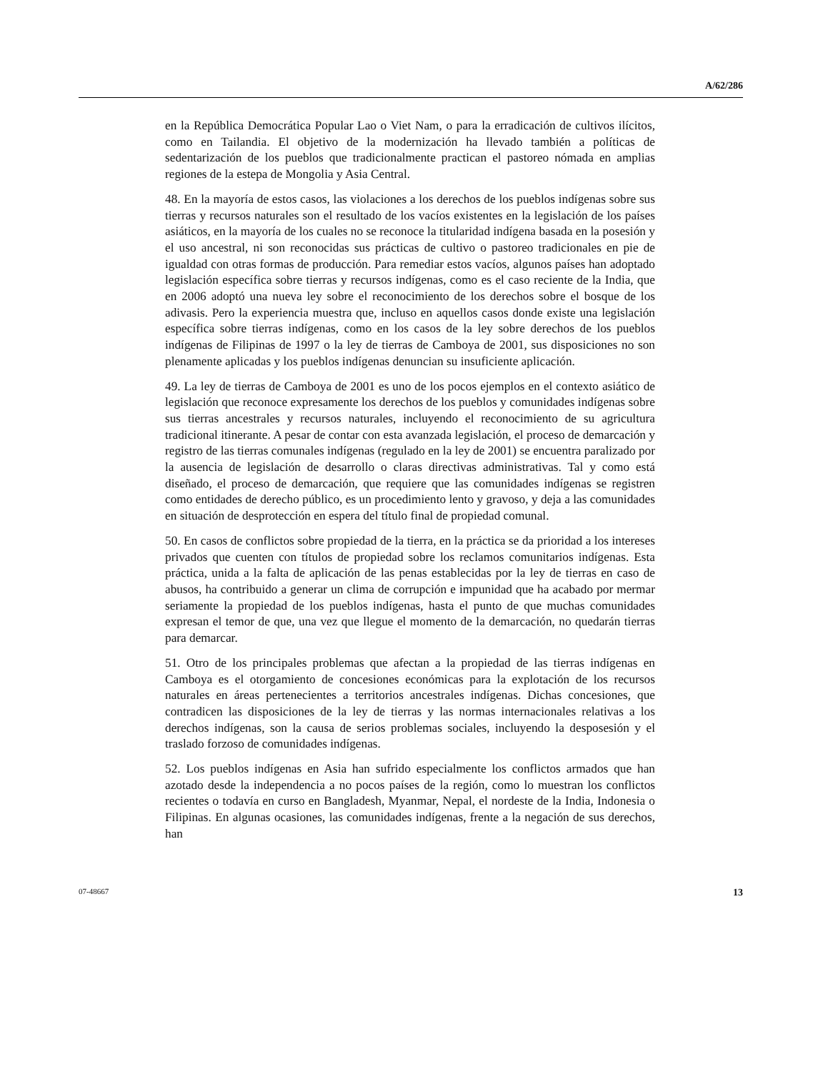A/62/286
en la República Democrática Popular Lao o Viet Nam, o para la erradicación de cultivos ilícitos, como en Tailandia. El objetivo de la modernización ha llevado también a políticas de sedentarización de los pueblos que tradicionalmente practican el pastoreo nómada en amplias regiones de la estepa de Mongolia y Asia Central.
48. En la mayoría de estos casos, las violaciones a los derechos de los pueblos indígenas sobre sus tierras y recursos naturales son el resultado de los vacíos existentes en la legislación de los países asiáticos, en la mayoría de los cuales no se reconoce la titularidad indígena basada en la posesión y el uso ancestral, ni son reconocidas sus prácticas de cultivo o pastoreo tradicionales en pie de igualdad con otras formas de producción. Para remediar estos vacíos, algunos países han adoptado legislación específica sobre tierras y recursos indígenas, como es el caso reciente de la India, que en 2006 adoptó una nueva ley sobre el reconocimiento de los derechos sobre el bosque de los adivasis. Pero la experiencia muestra que, incluso en aquellos casos donde existe una legislación específica sobre tierras indígenas, como en los casos de la ley sobre derechos de los pueblos indígenas de Filipinas de 1997 o la ley de tierras de Camboya de 2001, sus disposiciones no son plenamente aplicadas y los pueblos indígenas denuncian su insuficiente aplicación.
49. La ley de tierras de Camboya de 2001 es uno de los pocos ejemplos en el contexto asiático de legislación que reconoce expresamente los derechos de los pueblos y comunidades indígenas sobre sus tierras ancestrales y recursos naturales, incluyendo el reconocimiento de su agricultura tradicional itinerante. A pesar de contar con esta avanzada legislación, el proceso de demarcación y registro de las tierras comunales indígenas (regulado en la ley de 2001) se encuentra paralizado por la ausencia de legislación de desarrollo o claras directivas administrativas. Tal y como está diseñado, el proceso de demarcación, que requiere que las comunidades indígenas se registren como entidades de derecho público, es un procedimiento lento y gravoso, y deja a las comunidades en situación de desprotección en espera del título final de propiedad comunal.
50. En casos de conflictos sobre propiedad de la tierra, en la práctica se da prioridad a los intereses privados que cuenten con títulos de propiedad sobre los reclamos comunitarios indígenas. Esta práctica, unida a la falta de aplicación de las penas establecidas por la ley de tierras en caso de abusos, ha contribuido a generar un clima de corrupción e impunidad que ha acabado por mermar seriamente la propiedad de los pueblos indígenas, hasta el punto de que muchas comunidades expresan el temor de que, una vez que llegue el momento de la demarcación, no quedarán tierras para demarcar.
51. Otro de los principales problemas que afectan a la propiedad de las tierras indígenas en Camboya es el otorgamiento de concesiones económicas para la explotación de los recursos naturales en áreas pertenecientes a territorios ancestrales indígenas. Dichas concesiones, que contradicen las disposiciones de la ley de tierras y las normas internacionales relativas a los derechos indígenas, son la causa de serios problemas sociales, incluyendo la desposesión y el traslado forzoso de comunidades indígenas.
52. Los pueblos indígenas en Asia han sufrido especialmente los conflictos armados que han azotado desde la independencia a no pocos países de la región, como lo muestran los conflictos recientes o todavía en curso en Bangladesh, Myanmar, Nepal, el nordeste de la India, Indonesia o Filipinas. En algunas ocasiones, las comunidades indígenas, frente a la negación de sus derechos, han
07-48667 13